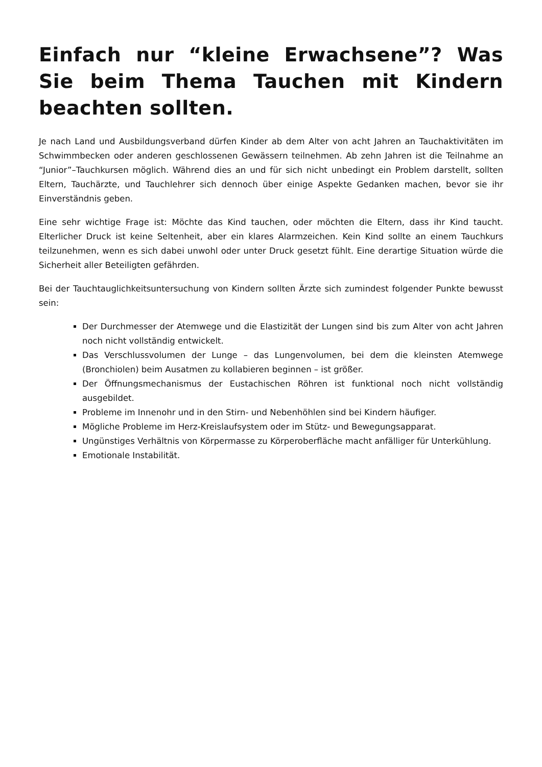Einfach nur “kleine Erwachsene”? Was Sie beim Thema Tauchen mit Kindern beachten sollten.
Je nach Land und Ausbildungsverband dürfen Kinder ab dem Alter von acht Jahren an Tauchaktivitäten im Schwimmbecken oder anderen geschlossenen Gewässern teilnehmen. Ab zehn Jahren ist die Teilnahme an “Junior”–Tauchkursen möglich. Während dies an und für sich nicht unbedingt ein Problem darstellt, sollten Eltern, Tauchärzte, und Tauchlehrer sich dennoch über einige Aspekte Gedanken machen, bevor sie ihr Einverständnis geben.
Eine sehr wichtige Frage ist: Möchte das Kind tauchen, oder möchten die Eltern, dass ihr Kind taucht. Elterlicher Druck ist keine Seltenheit, aber ein klares Alarmzeichen. Kein Kind sollte an einem Tauchkurs teilzunehmen, wenn es sich dabei unwohl oder unter Druck gesetzt fühlt. Eine derartige Situation würde die Sicherheit aller Beteiligten gefährden.
Bei der Tauchtauglichkeitsuntersuchung von Kindern sollten Ärzte sich zumindest folgender Punkte bewusst sein:
Der Durchmesser der Atemwege und die Elastizität der Lungen sind bis zum Alter von acht Jahren noch nicht vollständig entwickelt.
Das Verschlussvolumen der Lunge – das Lungenvolumen, bei dem die kleinsten Atemwege (Bronchiolen) beim Ausatmen zu kollabieren beginnen – ist größer.
Der Öffnungsmechanismus der Eustachischen Röhren ist funktional noch nicht vollständig ausgebildet.
Probleme im Innenohr und in den Stirn- und Nebenhöhlen sind bei Kindern häufiger.
Mögliche Probleme im Herz-Kreislaufsystem oder im Stütz- und Bewegungsapparat.
Ungünstiges Verhältnis von Körpermasse zu Körperoberfläche macht anfälliger für Unterkühlung.
Emotionale Instabilität.